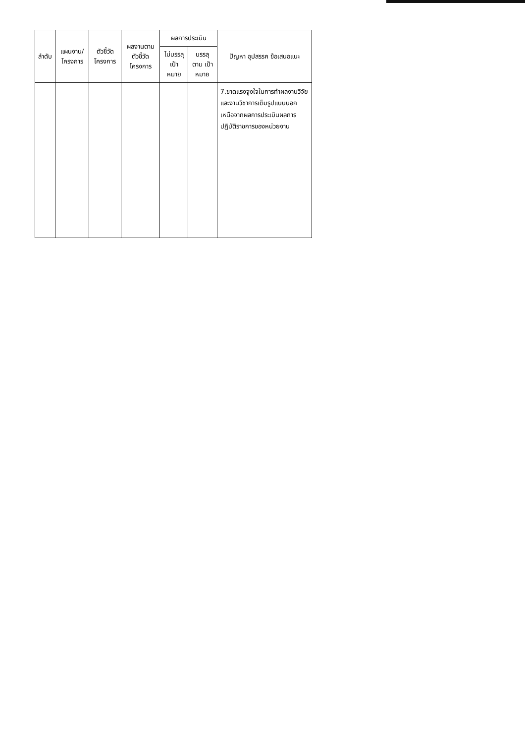| ลำดับ | แผนงาน/โครงการ | ตัวชี้วัดโครงการ | ผลงานตามตัวชี้วัดโครงการ | ผลการประเมิน | | ปัญหา อุปสรรค ข้อเสนอแนะ |
| --- | --- | --- | --- | --- | --- | --- |
| | | | | ไม่บรรลุ เป้าหมาย | บรรลุ ตาม เป้าหมาย | |
| | | | | | | 7.ขาดแรงจูงใจในการทำผลงานวิจัยและงานวิชาการเต็มรูปแบบนอกเหนือจากผลการประเมินผลการปฏิบัติราชการของหน่วยงาน |